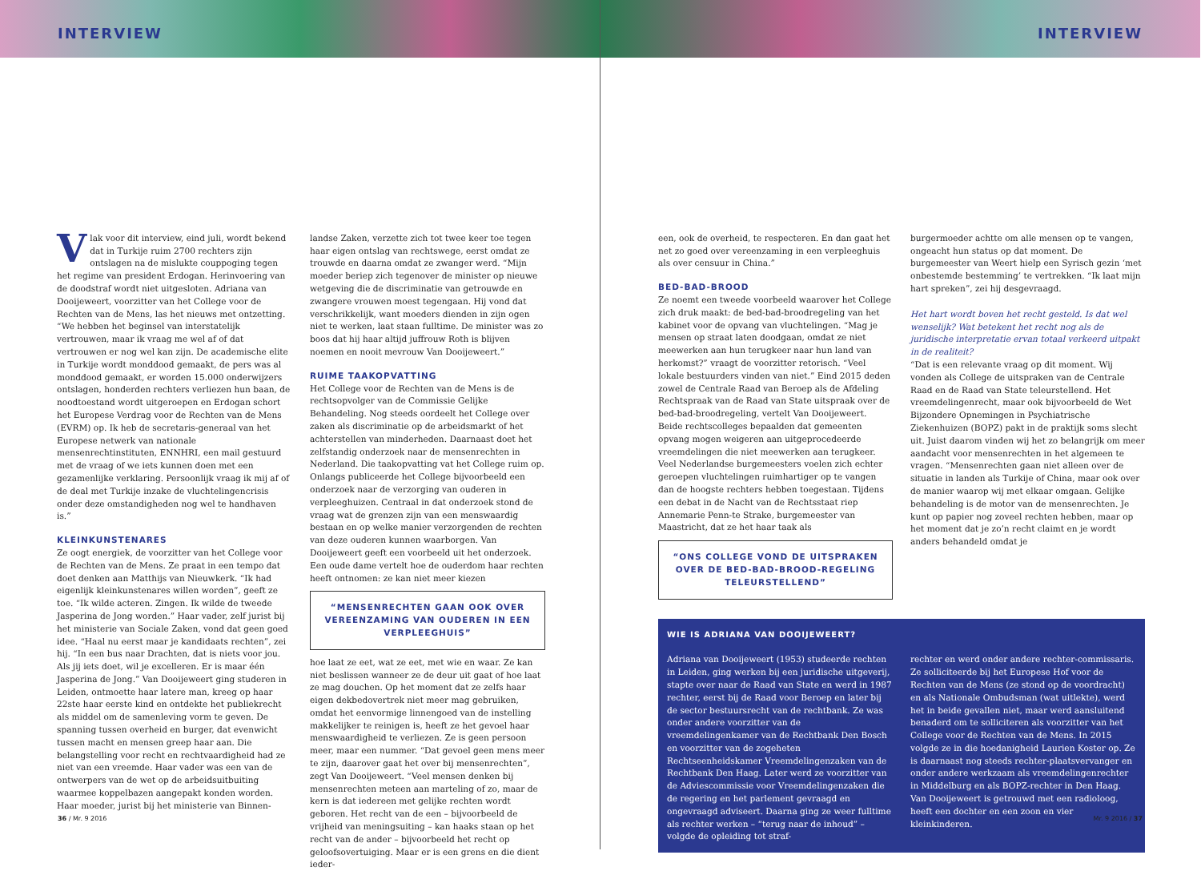INTERVIEW
Vlak voor dit interview, eind juli, wordt bekend dat in Turkije ruim 2700 rechters zijn ontslagen na de mislukte couppoging tegen het regime van president Erdogan. Herinvoering van de doodstraf wordt niet uitgesloten. Adriana van Dooijeweert, voorzitter van het College voor de Rechten van de Mens, las het nieuws met ontzetting. “We hebben het beginsel van interstatelijk vertrouwen, maar ik vraag me wel af of dat vertrouwen er nog wel kan zijn. De academische elite in Turkije wordt monddood gemaakt, de pers was al monddood gemaakt, er worden 15.000 onderwijzers ontslagen, honderden rechters verliezen hun baan, de noodtoestand wordt uitgeroepen en Erdogan schort het Europese Verdrag voor de Rechten van de Mens (EVRM) op. Ik heb de secretaris-generaal van het Europese netwerk van nationale mensenrechtinstituten, ENNHRI, een mail gestuurd met de vraag of we iets kunnen doen met een gezamenlijke verklaring. Persoonlijk vraag ik mij af of de deal met Turkije inzake de vluchtelingencrisis onder deze omstandigheden nog wel te handhaven is.”
KLEINKUNSTENARES
Ze oogt energiek, de voorzitter van het College voor de Rechten van de Mens. Ze praat in een tempo dat doet denken aan Matthijs van Nieuwkerk. “Ik had eigenlijk kleinkunstenares willen worden”, geeft ze toe. “Ik wilde acteren. Zingen. Ik wilde de tweede Jasperina de Jong worden.” Haar vader, zelf jurist bij het ministerie van Sociale Zaken, vond dat geen goed idee. “Haal nu eerst maar je kandidaats rechten”, zei hij. “In een bus naar Drachten, dat is niets voor jou. Als jij iets doet, wil je excelleren. Er is maar één Jasperina de Jong.” Van Dooijeweert ging studeren in Leiden, ontmoette haar latere man, kreeg op haar 22ste haar eerste kind en ontdekte het publiekrecht als middel om de samenleving vorm te geven. De spanning tussen overheid en burger, dat evenwicht tussen macht en mensen greep haar aan. Die belangstelling voor recht en rechtvaardigheid had ze niet van een vreemde. Haar vader was een van de ontwerpers van de wet op de arbeidsuitbuiting waarmee koppelbazen aangepakt konden worden. Haar moeder, jurist bij het ministerie van Binnen-
landse Zaken, verzette zich tot twee keer toe tegen haar eigen ontslag van rechtswege, eerst omdat ze trouwde en daarna omdat ze zwanger werd. “Mijn moeder beriep zich tegenover de minister op nieuwe wetgeving die de discriminatie van getrouwde en zwangere vrouwen moest tegengaan. Hij vond dat verschrikkelijk, want moeders dienden in zijn ogen niet te werken, laat staan fulltime. De minister was zo boos dat hij haar altijd juffrouw Roth is blijven noemen en nooit mevrouw Van Dooijeweert.”
RUIME TAAKOPVATTING
Het College voor de Rechten van de Mens is de rechtsopvolger van de Commissie Gelijke Behandeling. Nog steeds oordeelt het College over zaken als discriminatie op de arbeidsmarkt of het achterstellen van minderheden. Daarnaast doet het zelfstandig onderzoek naar de mensenrechten in Nederland. Die taakopvatting vat het College ruim op. Onlangs publiceerde het College bijvoorbeeld een onderzoek naar de verzorging van ouderen in verpleeghuizen. Centraal in dat onderzoek stond de vraag wat de grenzen zijn van een menswaardig bestaan en op welke manier verzorgenden de rechten van deze ouderen kunnen waarborgen. Van Dooijeweert geeft een voorbeeld uit het onderzoek. Een oude dame vertelt hoe de ouderdom haar rechten heeft ontnomen: ze kan niet meer kiezen
“MENSENRECHTEN GAAN OOK OVER VEREENZAMING VAN OUDEREN IN EEN VERPLEEGHUIS”
hoe laat ze eet, wat ze eet, met wie en waar. Ze kan niet beslissen wanneer ze de deur uit gaat of hoe laat ze mag douchen. Op het moment dat ze zelfs haar eigen dekbedovertrek niet meer mag gebruiken, omdat het eenvormige linnengoed van de instelling makkelijker te reinigen is, heeft ze het gevoel haar menswaardigheid te verliezen. Ze is geen persoon meer, maar een nummer. “Dat gevoel geen mens meer te zijn, daarover gaat het over bij mensenrechten”, zegt Van Dooijeweert. “Veel mensen denken bij mensenrechten meteen aan marteling of zo, maar de kern is dat iedereen met gelijke rechten wordt geboren. Het recht van de een – bijvoorbeeld de vrijheid van meningsuiting – kan haaks staan op het recht van de ander – bijvoorbeeld het recht op geloofsovertuiging. Maar er is een grens en die dient ieder-
36 / Mr. 9 2016
INTERVIEW
een, ook de overheid, te respecteren. En dan gaat het net zo goed over vereenzaming in een verpleeghuis als over censuur in China.”
BED-BAD-BROOD
Ze noemt een tweede voorbeeld waarover het College zich druk maakt: de bed-bad-broodregeling van het kabinet voor de opvang van vluchtelingen. “Mag je mensen op straat laten doodgaan, omdat ze niet meewerken aan hun terugkeer naar hun land van herkomst?” vraagt de voorzitter retorisch. “Veel lokale bestuurders vinden van niet.” Eind 2015 deden zowel de Centrale Raad van Beroep als de Afdeling Rechtspraak van de Raad van State uitspraak over de bed-bad-broodregeling, vertelt Van Dooijeweert. Beide rechtscolleges bepaalden dat gemeenten opvang mogen weigeren aan uitgeprocedeerde vreemdelingen die niet meewerken aan terugkeer. Veel Nederlandse burgemeesters voelen zich echter geroepen vluchtelingen ruimhartiger op te vangen dan de hoogste rechters hebben toegestaan. Tijdens een debat in de Nacht van de Rechtsstaat riep Annemarie Penn-te Strake, burgemeester van Maastricht, dat ze het haar taak als
“ONS COLLEGE VOND DE UITSPRAKEN OVER DE BED-BAD-BROOD-REGELING TELEURSTELLEND”
burgermoeder achtte om alle mensen op te vangen, ongeacht hun status op dat moment. De burgemeester van Weert hielp een Syrisch gezin ‘met onbestemde bestemming’ te vertrekken. “Ik laat mijn hart spreken”, zei hij desgevraagd.
Het hart wordt boven het recht gesteld. Is dat wel wenselijk? Wat betekent het recht nog als de juridische interpretatie ervan totaal verkeerd uitpakt in de realiteit?
“Dat is een relevante vraag op dit moment. Wij vonden als College de uitspraken van de Centrale Raad en de Raad van State teleurstellend. Het vreemdelingenrecht, maar ook bijvoorbeeld de Wet Bijzondere Opnemingen in Psychiatrische Ziekenhuizen (BOPZ) pakt in de praktijk soms slecht uit. Juist daarom vinden wij het zo belangrijk om meer aandacht voor mensenrechten in het algemeen te vragen. “Mensenrechten gaan niet alleen over de situatie in landen als Turkije of China, maar ook over de manier waarop wij met elkaar omgaan. Gelijke behandeling is de motor van de mensenrechten. Je kunt op papier nog zoveel rechten hebben, maar op het moment dat je zo’n recht claimt en je wordt anders behandeld omdat je
WIE IS ADRIANA VAN DOOIJEWEERT?
Adriana van Dooijeweert (1953) studeerde rechten in Leiden, ging werken bij een juridische uitgeverij, stapte over naar de Raad van State en werd in 1987 rechter, eerst bij de Raad voor Beroep en later bij de sector bestuursrecht van de rechtbank. Ze was onder andere voorzitter van de vreemdelingenkamer van de Rechtbank Den Bosch en voorzitter van de zogeheten Rechtseenheidskamer Vreemdelingenzaken van de Rechtbank Den Haag. Later werd ze voorzitter van de Adviescommissie voor Vreemdelingenzaken die de regering en het parlement gevraagd en ongevraagd adviseert. Daarna ging ze weer fulltime als rechter werken – “terug naar de inhoud” – volgde de opleiding tot straf-
rechter en werd onder andere rechter-commissaris. Ze solliciteerde bij het Europese Hof voor de Rechten van de Mens (ze stond op de voordracht) en als Nationale Ombudsman (wat uitlekte), werd het in beide gevallen niet, maar werd aansluitend benaderd om te solliciteren als voorzitter van het College voor de Rechten van de Mens. In 2015 volgde ze in die hoedanigheid Laurien Koster op. Ze is daarnaast nog steeds rechter-plaatsvervanger en onder andere werkzaam als vreemdelingenrechter in Middelburg en als BOPZ-rechter in Den Haag. Van Dooijeweert is getrouwd met een radioloog, heeft een dochter en een zoon en vier kleinkinderen.
Mr. 9 2016 / 37